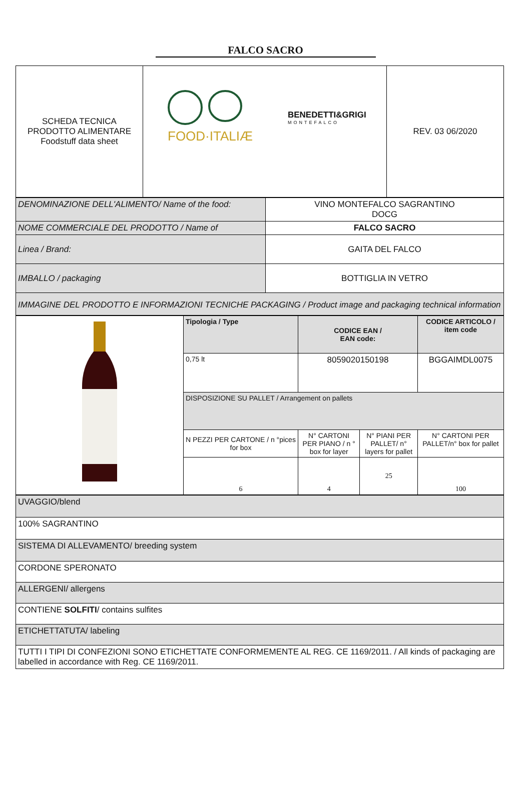FALCO SACRO
| SCHEDA TECNICA PRODOTTO ALIMENTARE Foodstuff data sheet | FOOD·ITALIÆ BENEDETTI&GRIGI MONTEFALCO | REV. 03 06/2020 |
| DENOMINAZIONE DELL'ALIMENTO/ Name of the food: | VINO MONTEFALCO SAGRANTINO DOCG |
| NOME COMMERCIALE DEL PRODOTTO / Name of | FALCO SACRO |
| Linea / Brand: | GAITA DEL FALCO |
| IMBALLO / packaging | BOTTIGLIA IN VETRO |
| IMMAGINE DEL PRODOTTO E INFORMAZIONI TECNICHE PACKAGING / Product image and packaging technical information | |
| | Tipologia / Type | CODICE EAN / EAN code: | | CODICE ARTICOLO / item code |
| | 0,75 lt | 8059020150198 | | BGGAIMDL0075 |
| | DISPOSIZIONE SU PALLET / Arrangement on pallets | | | |
| | N PEZZI PER CARTONE / n °pices for box | N° CARTONI PER PIANO / n ° box for layer | N° PIANI PER PALLET/ n° layers for pallet | N° CARTONI PER PALLET/n° box for pallet |
| | 6 | 4 | 25 | 100 |
| UVAGGIO/blend |
| 100% SAGRANTINO |
| SISTEMA DI ALLEVAMENTO/ breeding system |
| CORDONE SPERONATO |
| ALLERGENI/ allergens |
| CONTIENE SOLFITI / contains sulfites |
| ETICHETTATUTA/ labeling |
| TUTTI I TIPI DI CONFEZIONI SONO ETICHETTATE CONFORMEMENTE AL REG. CE 1169/2011. / All kinds of packaging are labelled in accordance with Reg. CE 1169/2011. |